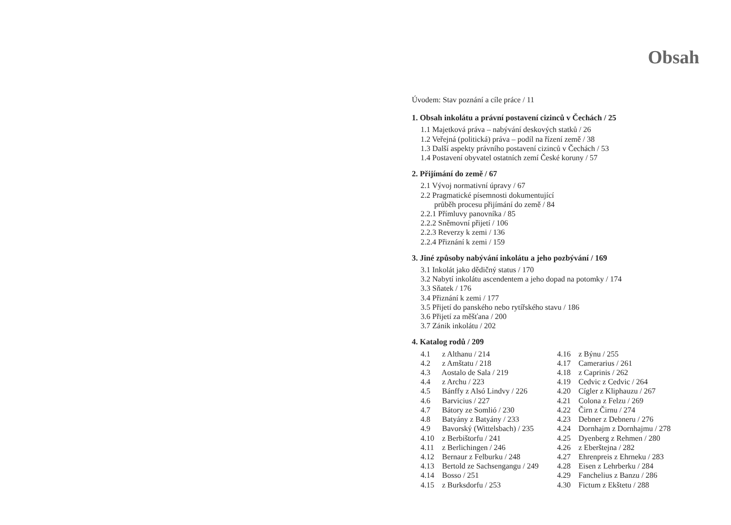Obsah
Úvodem: Stav poznání a cíle práce / 11
1. Obsah inkolátu a právní postavení cizinců v Čechách / 25
1.1 Majetková práva – nabývání deskových statků / 26
1.2 Veřejná (politická) práva – podíl na řízení země / 38
1.3 Další aspekty právního postavení cizinců v Čechách / 53
1.4 Postavení obyvatel ostatních zemí České koruny / 57
2. Přijímání do země / 67
2.1 Vývoj normativní úpravy / 67
2.2 Pragmatické písemnosti dokumentující
průběh procesu přijímání do země / 84
2.2.1 Přímluvy panovníka / 85
2.2.2 Sněmovní přijetí / 106
2.2.3 Reverzy k zemi / 136
2.2.4 Přiznání k zemi / 159
3. Jiné způsoby nabývání inkolátu a jeho pozbývání / 169
3.1 Inkolát jako dědičný status / 170
3.2 Nabytí inkolátu ascendentem a jeho dopad na potomky / 174
3.3 Sňatek / 176
3.4 Přiznání k zemi / 177
3.5 Přijetí do panského nebo rytířského stavu / 186
3.6 Přijetí za měšťana / 200
3.7 Zánik inkolátu / 202
4. Katalog rodů / 209
4.1 z Althanu / 214
4.2 z Amštatu / 218
4.3 Aostalo de Sala / 219
4.4 z Archu / 223
4.5 Bánffy z Alsó Lindvy / 226
4.6 Barvicius / 227
4.7 Bátory ze Somlió / 230
4.8 Batyány z Batyány / 233
4.9 Bavorský (Wittelsbach) / 235
4.10 z Berbištorfu / 241
4.11 z Berlichingen / 246
4.12 Bernaur z Felburku / 248
4.13 Bertold ze Sachsengangu / 249
4.14 Bosso / 251
4.15 z Burksdorfu / 253
4.16 z Býnu / 255
4.17 Camerarius / 261
4.18 z Caprinis / 262
4.19 Cedvic z Cedvic / 264
4.20 Cígler z Kliphauzu / 267
4.21 Colona z Felzu / 269
4.22 Čirn z Čirnu / 274
4.23 Debner z Debneru / 276
4.24 Dornhajm z Dornhajmu / 278
4.25 Dyenberg z Rehmen / 280
4.26 z Eberštejna / 282
4.27 Ehrenpreis z Ehrneku / 283
4.28 Eisen z Lehrberku / 284
4.29 Fanchelius z Banzu / 286
4.30 Fictum z Ekštetu / 288